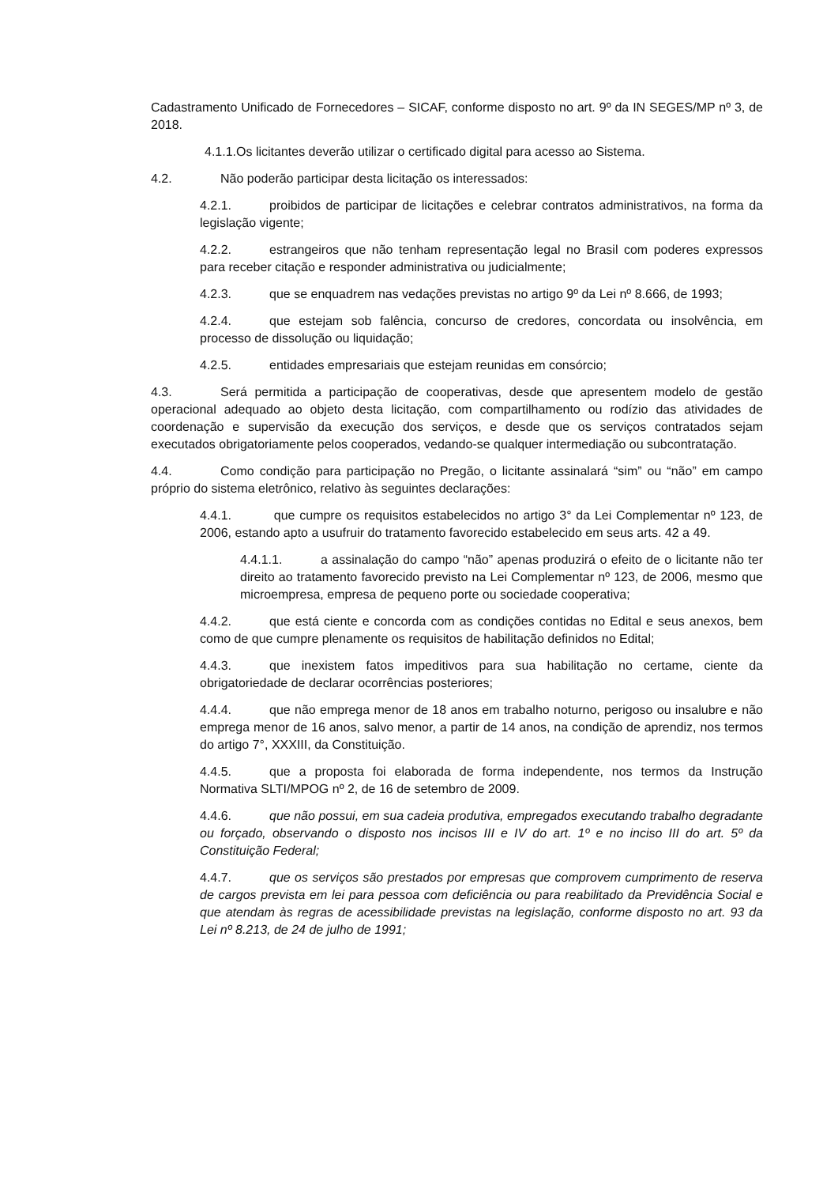Cadastramento Unificado de Fornecedores – SICAF, conforme disposto no art. 9º da IN SEGES/MP nº 3, de 2018.
4.1.1.Os licitantes deverão utilizar o certificado digital para acesso ao Sistema.
4.2. Não poderão participar desta licitação os interessados:
4.2.1. proibidos de participar de licitações e celebrar contratos administrativos, na forma da legislação vigente;
4.2.2. estrangeiros que não tenham representação legal no Brasil com poderes expressos para receber citação e responder administrativa ou judicialmente;
4.2.3. que se enquadrem nas vedações previstas no artigo 9º da Lei nº 8.666, de 1993;
4.2.4. que estejam sob falência, concurso de credores, concordata ou insolvência, em processo de dissolução ou liquidação;
4.2.5. entidades empresariais que estejam reunidas em consórcio;
4.3. Será permitida a participação de cooperativas, desde que apresentem modelo de gestão operacional adequado ao objeto desta licitação, com compartilhamento ou rodízio das atividades de coordenação e supervisão da execução dos serviços, e desde que os serviços contratados sejam executados obrigatoriamente pelos cooperados, vedando-se qualquer intermediação ou subcontratação.
4.4. Como condição para participação no Pregão, o licitante assinalará “sim” ou “não” em campo próprio do sistema eletrônico, relativo às seguintes declarações:
4.4.1. que cumpre os requisitos estabelecidos no artigo 3° da Lei Complementar nº 123, de 2006, estando apto a usufruir do tratamento favorecido estabelecido em seus arts. 42 a 49.
4.4.1.1. a assinalação do campo “não” apenas produzirá o efeito de o licitante não ter direito ao tratamento favorecido previsto na Lei Complementar nº 123, de 2006, mesmo que microempresa, empresa de pequeno porte ou sociedade cooperativa;
4.4.2. que está ciente e concorda com as condições contidas no Edital e seus anexos, bem como de que cumpre plenamente os requisitos de habilitação definidos no Edital;
4.4.3. que inexistem fatos impeditivos para sua habilitação no certame, ciente da obrigatoriedade de declarar ocorrências posteriores;
4.4.4. que não emprega menor de 18 anos em trabalho noturno, perigoso ou insalubre e não emprega menor de 16 anos, salvo menor, a partir de 14 anos, na condição de aprendiz, nos termos do artigo 7°, XXXIII, da Constituição.
4.4.5. que a proposta foi elaborada de forma independente, nos termos da Instrução Normativa SLTI/MPOG nº 2, de 16 de setembro de 2009.
4.4.6. que não possui, em sua cadeia produtiva, empregados executando trabalho degradante ou forçado, observando o disposto nos incisos III e IV do art. 1º e no inciso III do art. 5º da Constituição Federal;
4.4.7. que os serviços são prestados por empresas que comprovem cumprimento de reserva de cargos prevista em lei para pessoa com deficiência ou para reabilitado da Previdência Social e que atendam às regras de acessibilidade previstas na legislação, conforme disposto no art. 93 da Lei nº 8.213, de 24 de julho de 1991;